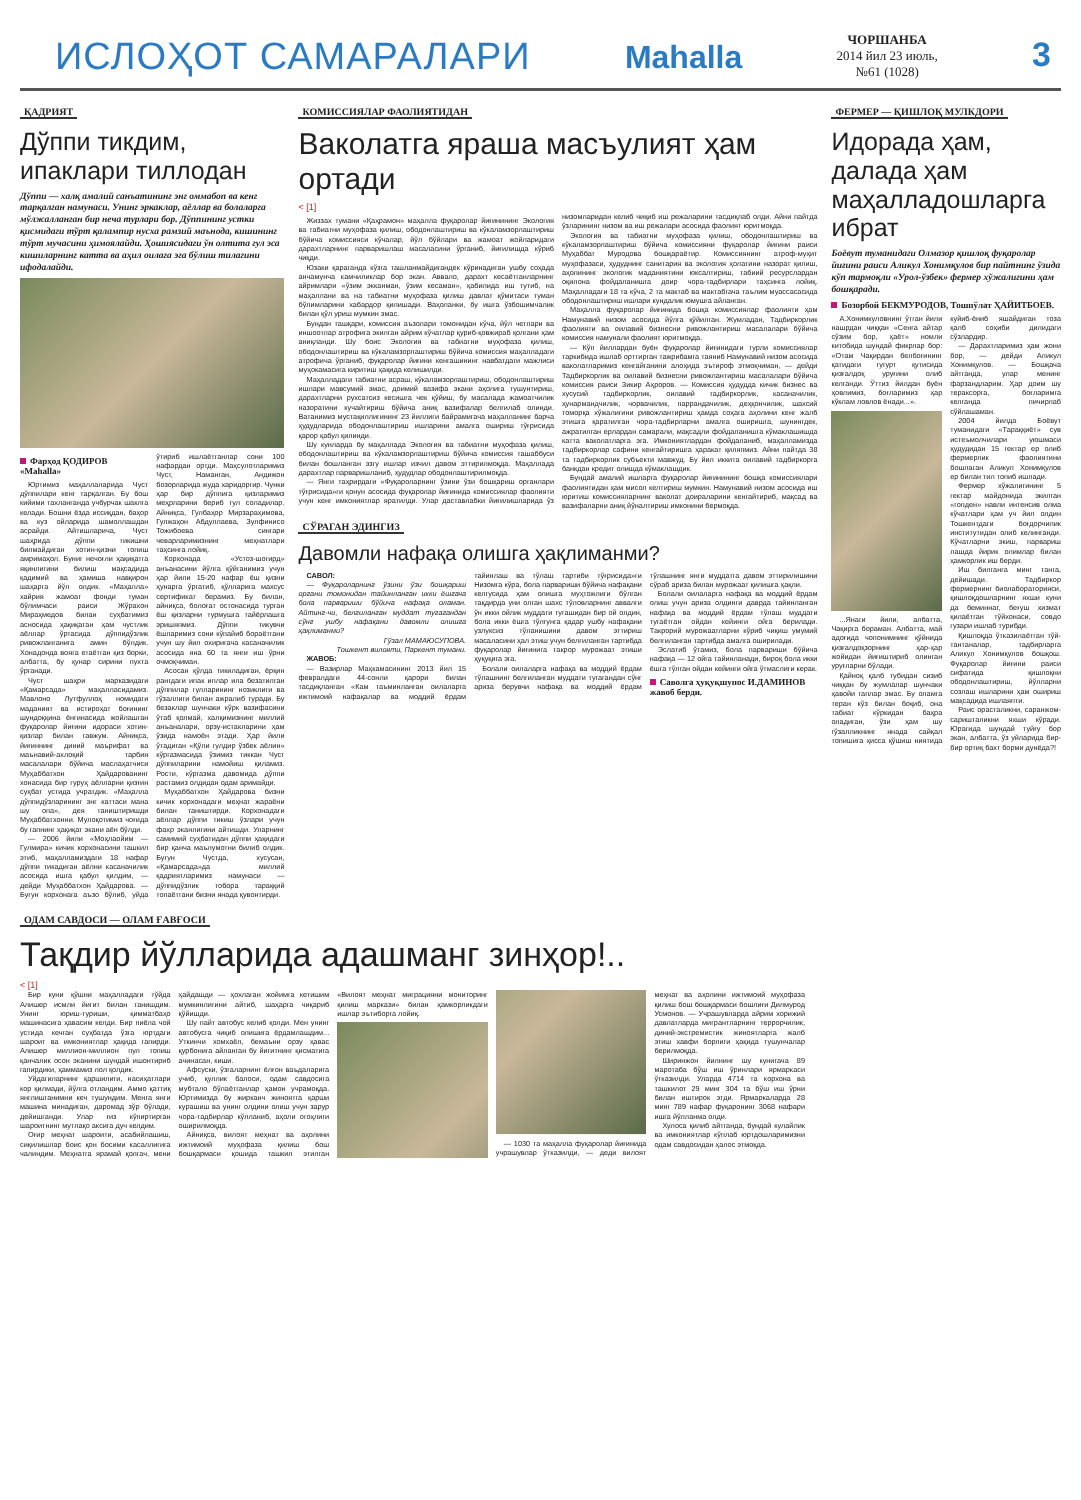ИСЛОҲОТ САМАРАЛАРИ
Mahalla
ЧОРШАНБА
2014 йил 23 июль,
№61 (1028)
3
ҚАДРИЯТ
Дўппи тикдим,
ипаклари тиллодан
Дўппи — халқ амалий санъатининг энг оммабоп ва кенг тарқалган намунаси. Унинг эркаклар, аёллар ва болаларга мўлжалланган бир неча турлари бор. Дўппининг устки қисмидаги тўрт қалампир нусха рамзий маънода, кишининг тўрт мучасини ҳимоялайди. Ҳошиясидаги ўн олтита гул эса кишиларнинг катта ва аҳил оилага эга бўлиш тилагини ифодалайди.
Фарҳод ҚОДИРОВ «Mahalla»
Юртимиз маҳаллаларида Чуст дўппилари кенг тарқалган. Бу бош кийими тахланганда учбурчак шаклга келади. Бошни ёзда иссиқдан, баҳор ва куз ойларида шамоллашдан асрайди. Айтишларича, Чуст шаҳрида дўппи тикишни билмайдиган хотин-қизни топиш амримаҳол. Буниг нечоғли ҳақиқатга яқинлигини билиш мақсадида қадимий ва ҳамиша навқирон шаҳарга йўл олдик. «Маҳалла» хайрия жамоат фонди туман бўлимчаси раиси Жўрахон Мираҳмедов билан суҳбатимиз асносида ҳақиқатан ҳам чустлик аёллар ўртасида дўппидўзлик ривожланганига амин бўлдик. Хонадонда вояга етаётган қиз борки, албатта, бу ҳунар сирини пухта ўрганади.
Чуст шаҳри марказидаги «Қамарсада» маҳалласидамиз. Мавлоно Лутфуллоҳ номидаги маданият ва истироҳат боғининг шундоққина ёнгинасида жойлашган фуқаролар йиғини идораси хотин-қизлар билан гавжум. Айниқса, йиғиннинг диний маърифат ва маънавий-ахлоқий тарбия масалалари бўйича маслаҳатчиси Муҳаббатхон Ҳайдарованинг хонасида бир гуруҳ аёлларни қизғин суҳбат устида учратдик. «Маҳалла дўппидўзларининг энг каттаси мана шу опа», дея таништиришди Муҳаббатхонни. Мулоқотимиз чоғида бу гапнинг ҳақиқат экани аён бўлди.
— 2006 йили «Моҳлаойим — Гулмира» кичик корхонасини ташкил этиб, маҳалламиздаги 18 нафар дўппи тикадиган аёлни касаначилик асосида ишга қабул қилдим, — дейди Муҳаббатхон Ҳайдарова. — Бугун корхонага аъзо бўлиб, уйда ўтириб ишлаётганлар сони 100 нафардан ортди. Маҳсулотларимиз Чуст, Наманган, Андижон бозорларида жуда харидоргир. Чунки ҳар бир дўппига қизларимиз меҳрларини бериб гул соладилар. Айниқса, Гулбаҳор Мирзараҳимова, Гулжаҳон Абдуллаева, Зулфинисо Тожибоева сингари чеварларимизнинг меҳнатлари таҳсинга лойиқ.
Корхонада «Устоз-шогирд» анъанасини йўлга қўйганимиз учун ҳар йили 15-20 нафар ёш қизни ҳунарга ўргатиб, қўлларига махсус сертификат берамиз. Бу билан, айниқса, болоғат остонасида турган ёш қизларни турмушга тайёрлашга эришяпмиз. Дўппи тикувчи ёшларимиз сони кўпайиб бораётгани учун шу йил охиригача касаначилик асосида яна 60 та янги иш ўрни очмоқчиман.
Асосан қўлда тикиладиган, ёрқин рангдаги ипак иплар ила безатилган дўппилар гулларининг нозиклиги ва гўзаллиги билан ажралиб туради. Бу безаклар шунчаки кўрк вазифасини ўтаб қолмай, халқимизнинг миллий анъаналари, орзу-истакларини ҳам ўзида намоён этади. Ҳар йили ўтадиган «Қўли гулдир ўзбек аёлин» кўргазмасида ўзимиз тиккан Чуст дўппиларини намойиш қиламиз. Рости, кўргазма давомида дўппи растамиз олдидан одам аримайди.
Муҳаббатхон Ҳайдарова бизни кичик корхонадаги меҳнат жараёни билан таништирди. Корхонадаги аёллар дўппи тикиш ўзлари учун фахр эканлигини айтишди. Уларнинг самимий суҳбатидан дўппи ҳақидаги бир қанча маълумотни билиб олдик. Бугун Чустда, хусусан, «Қамарсада»да миллий қадриятларимиз намунаси — дўппидўзлик тобора тараққий топаётгани бизни янада қувонтирди.
КОМИССИЯЛАР ФАОЛИЯТИДАН
Ваколатга яраша масъулият ҳам ортади
< [1]
Жиззах тумани «Қаҳрамон» маҳалла фуқаролар йиғинининг Экология ва табиатни муҳофаза қилиш, ободонлаштириш ва кўкаламзорлаштириш бўйича комиссияси кўчалар, йўл бўйлари ва жамоат жойларидаги дарахтларнинг парваришлаш масаласини ўрганиб, йиғилишда кўриб чиқди.
Юзаки қараганда кўзга ташланмайдигандек кўринадиган ушбу соҳада анчамунча камчиликлар бор экан. Аввало, дарахт кесаётганларнинг айримлари «ўзим экканман, ўзим кесаман», қабилида иш тутиб, на маҳаллани ва на табиатни муҳофаза қилиш давлат қўмитаси туман бўлимларини хабардор қилишади. Ваҳоланки, бу ишга ўзбошимчалик билан қўл уриш мумкин эмас.
Бундан ташқари, комиссия аъзолари томонидан кўча, йўл четлари ва иншоотлар атрофига экилган айрим кўчатлар қуриб-қовжираб қолгани ҳам аниқланди. Шу боис Экология ва табиатни муҳофаза қилиш, ободонлаштириш ва кўкаламзорлаштириш бўйича комиссия маҳалладаги атрофича ўрганиб, фуқаролар йиғини кенгашининг навбатдаги мажлиси муҳокамасига киритиш ҳақида келишилди.
Маҳалладаги табиатни асраш, кўкаламзорлаштириш, ободонлаштириш ишлари мавсумий эмас, доимий вазифа экани аҳолига тушунтириш, дарахтларни рухсатсиз кесишга чек қўйиш, бу масалада жамоатчилик назоратини кучайтириш бўйича аниқ вазифалар белгилаб олинди. Ватанимиз мустақиллигининг 23 йиллиги байрамигача маҳалланинг барча ҳудудларида ободонлаштириш ишларини амалга ошириш тўғрисида қарор қабул қилинди.
Шу кунларда бу маҳаллада Экология ва табиатни муҳофаза қилиш, ободонлаштириш ва кўкаламзорлаштириш бўйича комиссия ташаббуси билан бошланган эзгу ишлар изчил давом эттирилмоқда. Маҳаллада дарахтлар парваришланиб, ҳудудлар ободонлаштирилмоқда.
— Янги таҳрирдаги «Фуқароларнинг ўзини ўзи бошқариш органлари тўғрисида»ги қонун асосида фуқаролар йиғинида комиссиялар фаолияти учун кенг имкониятлар яратилди. Улар даставлабки йиғилишларида ўз низомларидан келиб чиқиб иш режаларини тасдиқлаб олди. Айни пайтда ўзларининг низом ва иш режалари асосида фаолият юритмоқда.
Экология ва табиатни муҳофаза қилиш, ободонлаштириш ва кўкаламзорлаштириш бўйича комиссияни фуқаролар йиғини раиси Муҳаббат Муродова бошқараётир. Комиссиянинг атроф-муҳит муҳофазаси, ҳудуднинг санитария ва экология ҳолатини назорат қилиш, аҳолининг экологик маданиятини юксалтириш, табиий ресурслардан оқилона фойдаланишга доир чора-тадбирлари таҳсинга лойиқ. Маҳалладаги 18 та кўча, 2 та мактаб ва мактабгача таълим муассасасида ободонлаштириш ишлари кундалик юмушга айланган.
Маҳалла фуқаролар йиғинида бошқа комиссиялар фаолияти ҳам Намунавий низом асосида йўлга қўйилган. Жумладан, Тадбиркорлик фаолияти ва оилавий бизнесни ривожлантириш масалалари бўйича комиссия намунали фаолият юритмоқда.
— Кўп йиллардан буён фуқаролар йиғинидаги турли комиссиялар таркибида ишлаб орттирган тажрибамга таяниб Намунавий низом асосида ваколатларимиз кенгайганини алоҳида эътироф этмоқчиман, — дейди Тадбиркорлик ва оилавий бизнесни ривожлантириш масалалари бўйича комиссия раиси Зикир Аҳроров. — Комиссия ҳудудда кичик бизнес ва хусусий тадбиркорлик, оилавий тадбиркорлик, касаначилик, ҳунармандчилик, чорвачилик, паррандачилик, деҳқончилик, шахсий томорқа хўжалигини ривожлантириш ҳамда соҳага аҳолини кенг жалб этишга қаратилган чора-тадбирларни амалга оширишга, шунингдек, ажратилган ерлардан самарали, мақсадли фойдаланишга кўмаклашишда катта ваколатларга эга. Имкониятлардан фойдаланиб, маҳалламизда тадбиркорлар сафини кенгайтиришга ҳаракат қиляпмиз. Айни пайтда 38 та тадбиркорлик субъекти мавжуд. Бу йил иккита оилавий тадбиркорга банкдан кредит олишда кўмаклашдик.
Бундай амалий ишларга фуқаролар йиғинининг бошқа комиссиялари фаолиятидан ҳам мисол келтириш мумкин. Намунавий низом асосида иш юритиш комиссияларнинг ваколат доираларини кенгайтириб, мақсад ва вазифаларни аниқ йўналтириш имконини бермоқда.
СЎРАГАН ЭДИНГИЗ
Давомли нафақа олишга ҳақлиманми?
САВОЛ:
— Фуқароларнинг ўзини ўзи бошқариш органи томонидан тайинланган икки ёшгача бола парвариши бўйича нафақа оламан. Айтинг-чи, белгиланган муддат тугагандан сўнг ушбу нафақани давомли олишга ҳақлиманми?
Гўзал МАМАЮСУПОВА.
Тошкент вилояти, Паркент тумани.
ЖАВОБ:
— Вазирлар Маҳкамасининг 2013 йил 15 февралдаги 44-сонли қарори билан тасдиқланган «Кам таъминланган оилаларга ижтимоий нафақалар ва моддий ёрдам тайинлаш ва тўлаш тартиби тўғрисида»ги Низомга кўра, бола парвариши бўйича нафақани келгусида ҳам олишга муҳтожлиги бўлган тақдирда уни олган шахс тўловларнинг аввалги ўн икки ойлик муддати тугашидан бир ой олдин, бола икки ёшга тўлгунга қадар ушбу нафақани узлуксиз тўланишини давом эттириш масаласини ҳал этиш учун белгиланган тартибда фуқаролар йиғинига такрор мурожаат этиши ҳуқуқига эга.
Болали оилаларга нафақа ва моддий ёрдам тўлашнинг белгиланган муддати тугагандан сўнг ариза берувчи нафақа ва моддий ёрдам тўлашнинг янги муддатга давом эттирилишини сўраб ариза билан мурожаат қилишга ҳақли.
Болали оилаларга нафақа ва моддий ёрдам олиш учун ариза олдинги даврда тайинланган нафақа ва моддий ёрдам тўлаш муддати тугаётган ойдан кейинги ойга берилади. Такрорий мурожаатларни кўриб чиқиш умумий белгиланган тартибда амалга оширилади.
Эслатиб ўтамиз, бола парвариши бўйича нафақа — 12 ойга тайинланади, бироқ бола икки ёшга тўлган ойдан кейинги ойга ўтмаслиги керак.
Саволга ҳуқуқшунос И.ДАМИНОВ жавоб берди.
ФЕРМЕР — ҚИШЛОҚ МУЛКДОРИ
Идорада ҳам, далада ҳам маҳалладошларга ибрат
Боёвут туманидаги Олмазор қишлоқ фуқаролар йиғини раиси Аликул Хонимқулов бир пайтнинг ўзида кўп тармоқли «Урол-ўзбек» фермер хўжалигини ҳам бошқаради.
Бозорбой БЕКМУРОДОВ, Тошпўлат ҲАЙИТБОЕВ.
А.Хонимкуловнинг ўтган йили нашрдан чиққан «Сенга айтар сўзим бор, ҳаёт» номли китобида шундай фикрлар бор: «Отам Чақирдан белбоғининг қатидаги гугурт қутисида қизғалдоқ уруғини олиб келганди. Ўттиз йилдан буён ҳовлимиз, боғларимиз ҳар кўклам ловлов ёнади...».
...Янаги йили, албатта, Чақирга бораман. Албатта, май адоғида чопонимнинг қўйнида қизғалдоқзорнинг ҳар-ҳар жойидан йиғиштириб олинган уруғларни бўлади.
Қайноқ қалб тубидан сизиб чиққан бу жумлалар шунчаки ҳавойи гаплар эмас. Бу оламга теран кўз билан боқиб, она табиат кўркидан баҳра оладиган, ўзи ҳам шу гўзалликнинг янада сайқал топишига ҳисса қўшиш ниятида куйиб-ёниб яшайдиган тоза қалб соҳиби дилидаги сўзлардир.
— Дарахтларимиз ҳам жони бор, — дейди Аликул Хонимқулов. — Бошқача айтганда, улар менинг фарзандларим. Ҳар доим шу тераксорга, боғларимга келганда пичирлаб сўйлашаман.
2004 йилда Боёвут туманидаги «Тараққиёт» сув истеъмолчилари уюшмаси ҳудудидан 15 гектар ер олиб фермерлик фаолиятини бошлаган Аликул Хонимқулов ер билан тил топиб ишлади.
Фермер хўжалигининг 5 гектар майдонида экилган «гопден» навли интенсив олма кўчатлари ҳам уч йил олдин Тошкентдаги боғдорчилик институтидан олиб келинганди. Кўчатларни экиш, парвариш лашда йирик олимлар билан ҳамкорлик иш берди.
Иш билганга минг танга, дейишади. Тадбиркор фермернинг биолабораторияси, қишлоқдошларнинг яхши куни да беминнат, беғуш хизмат қилаётган тўйхонаси, совдо гузари ишлаб турибди.
Қишлоқда ўтказилаётган тўй-тантаналар, тадбирларга Аликул Хонимқулов бошқош. Фуқаролар йиғини раиси сифатида қишлоқни ободонлаштириш, йўлларни созлаш ишларини ҳам ошириш мақсадида ишлаяпти.
Раис орасталикни, саранжом-саришталикни яхши кўради. Юрагида шундай туйғу бор экан, албатта, ўз уйларида бир-бир ортиқ бахт борми дунёда?!
ОДАМ САВДОСИ — ОЛАМ ҒАВҒОСИ
Тақдир йўлларида адашманг зинҳор!..
< [1]
Бир куни қўшни маҳалладаги тўйда Алишер исмли йигит билан танишдим. Унинг юриш-туриши, қимматбаҳо машинасига ҳавасим келди. Бир пиёла чой устида кечган суҳбатда ўзга юртдаги шароит ва имкониятлар ҳақида гапирди. Алишер миллион-миллион пул топиш қанчалик осон эканини шундай ишонтириб гапирдики, ҳаммамиз лол қолдик.
Уйдагиларнинг қаршилиги, насиҳатлари кор қилмади, йўлга отландим. Аммо қаттиқ янглишганимни кеч тушундим. Менга янги машина минадиган, даромад зўр бўлади, дейишганди. Улар ғиз кўпиртирган шароитнинг мутлақо аксига дуч келдим.
Оғир меҳнат шароити, асабийлашиш, сиқилишлар боис қон босими касаллигига чалиндим. Меҳнатга ярамай қолгач, мени ҳайдашди — ҳохлаган жойимга кетишим мумкинлигини айтиб, шаҳарга чиқариб қўйишди.
Шу пайт автобус келиб қолди. Мен унинг автобусга чиқиб олишига ёрдамлашдим... Уткинчи хомхаёл, бемаъни орзу ҳавас қурбонига айланган бу йигитнинг қисматига ачинасан, киши.
Афсуски, ўзгаларнинг ёлғон ваъдаларига учиб, қуллик балоси, одам савдосига мубтало бўлаётганлар ҳамон учрамоқда. Юртимизда бу жирканч жиноятга қарши курашиш ва унинг олдини олиш учун зарур чора-тадбирлар кўлланиб, аҳоли огоҳлиги оширилмоқда.
Айниқса, вилоят меҳнат ва аҳолини ижтимоий муҳофаза қилиш бош бошқармаси қошида ташкил этилган «Вилоят меҳнат миграцияни мониторинг қилиш маркази» билан ҳамкорликдаги ишлар эътиборга лойиқ.
— 1030 та маҳалла фуқаролар йиғинида учрашувлар ўтказилди, — деди вилоят меҳнат ва аҳолини ижтимоий муҳофаза қилиш бош бошқармаси бошлиғи Дилмурод Усмонов. — Учрашувларда айрим хорижий давлатларда мигрантларнинг террорчилик, диний-экстремистик жиноятларга жалб этиш хавфи борлиги ҳақида тушунчалар берилмоқда.
Ширинжон йилнинг шу кунигача 89 маротаба бўш иш ўринлари ярмаркаси ўтказилди. Уларда 4714 та корхона ва ташкилот 29 минг 304 та бўш иш ўрни билан иштирок этди. Ярмаркаларда 28 минг 789 нафар фуқаронинг 3068 нафари ишга йўлланма олди.
Хулоса қилиб айтганда, бундай кулайлик ва имкониятлар кўплаб юртдошларимизни одам савдосидан ҳалос этмоқда.